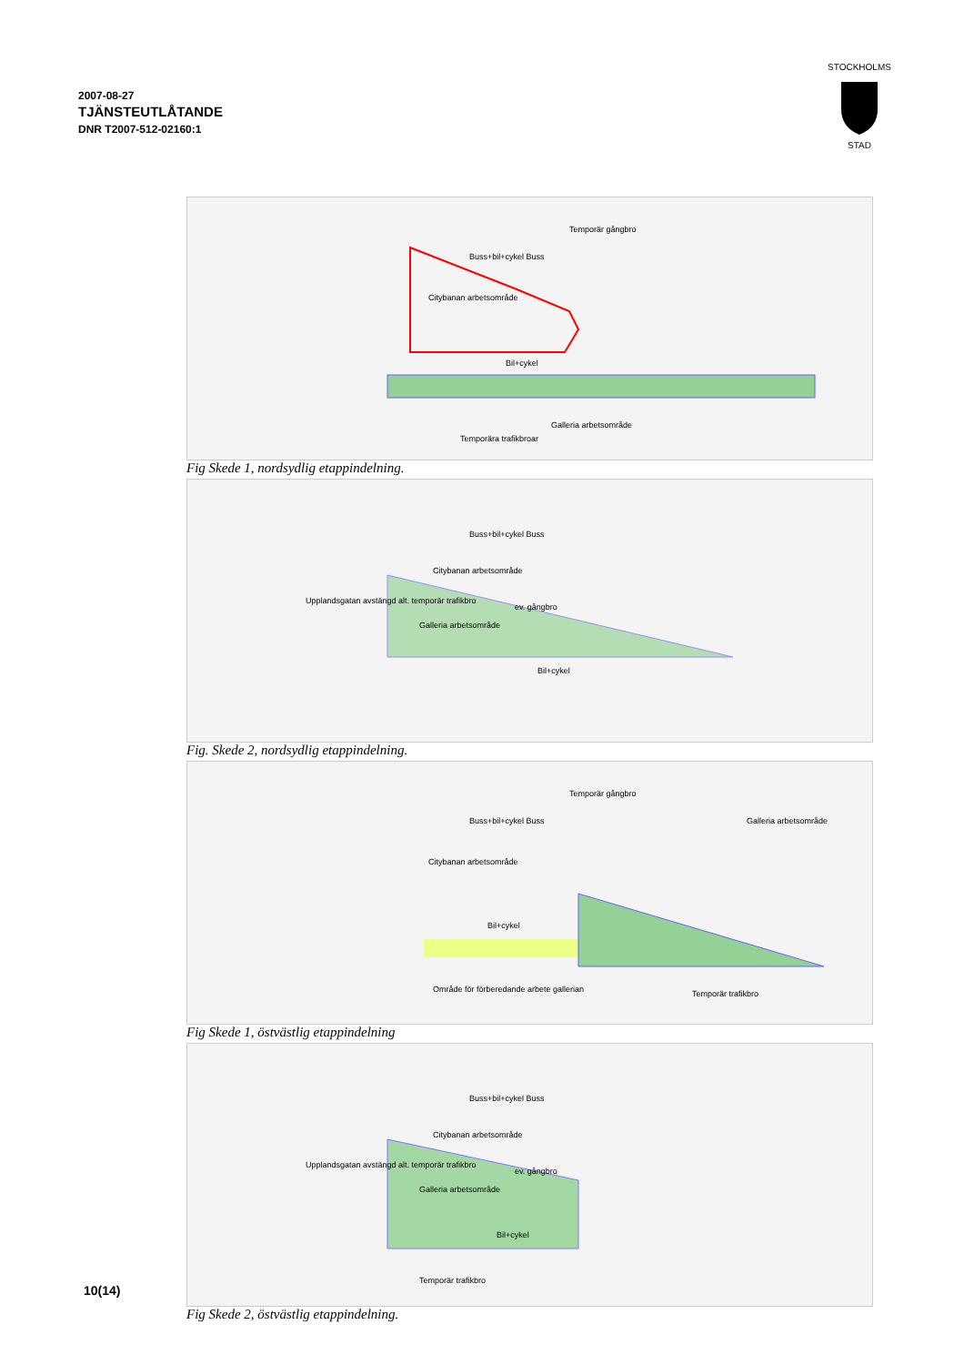2007-08-27
TJÄNSTEUTLÅTANDE
DNR T2007-512-02160:1
STOCKHOLMS
STAD
Temporär gångbro
Citybanan arbetsområde
Bil+cykel
Galleria arbetsområde
Temporära trafikbroar
Buss+bil+cykel Buss
Fig Skede 1, nordsydlig etappindelning.
Citybanan arbetsområde
Upplandsgatan avstängd alt. temporär trafikbro
ev. gångbro
Galleria arbetsområde
Bil+cykel
Buss+bil+cykel Buss
Fig. Skede 2, nordsydlig etappindelning.
Temporär gångbro
Galleria arbetsområde
Citybanan arbetsområde
Bil+cykel
Område för förberedande arbete gallerian Temporär trafikbro
Buss+bil+cykel Buss
Fig Skede 1, östvästlig etappindelning
Citybanan arbetsområde
Upplandsgatan avstängd alt. temporär trafikbro
ev. gångbro
Galleria arbetsområde
Bil+cykel
Temporär trafikbro
Buss+bil+cykel Buss
Fig Skede 2, östvästlig etappindelning.
10(14)